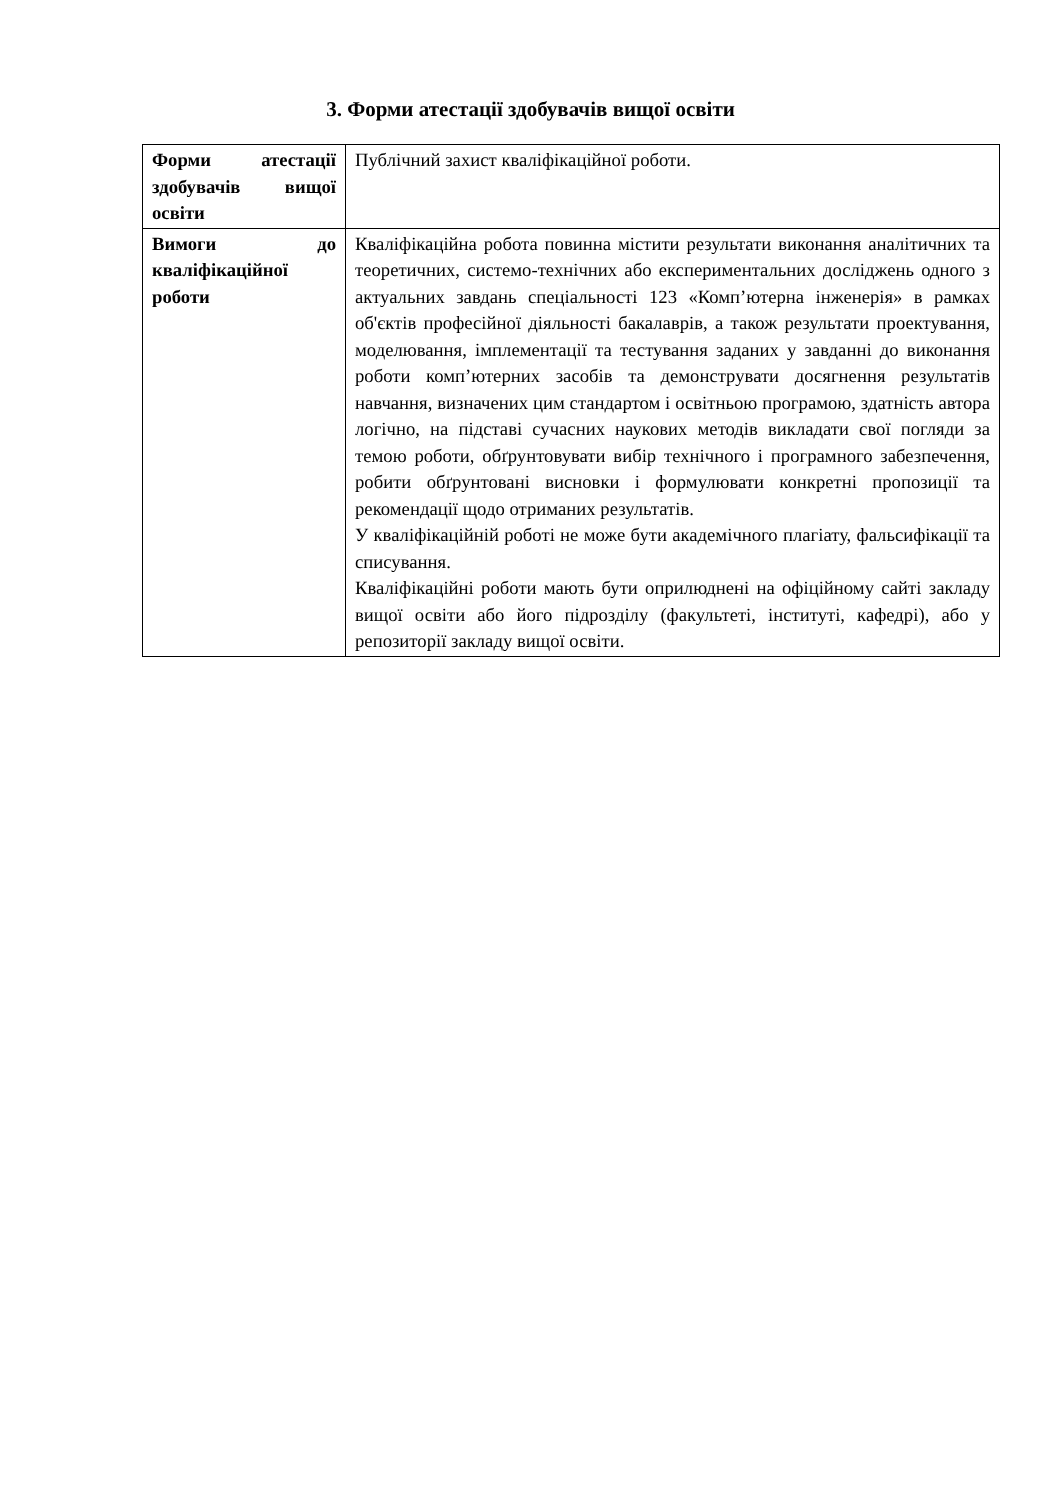3. Форми атестації здобувачів вищої освіти
| Форми атестації здобувачів вищої освіти | Публічний захист кваліфікаційної роботи. |
| Вимоги до кваліфікаційної роботи | Кваліфікаційна робота повинна містити результати виконання аналітичних та теоретичних, системо-технічних або експериментальних досліджень одного з актуальних завдань спеціальності 123 «Комп’ютерна інженерія» в рамках об'єктів професійної діяльності бакалаврів, а також результати проектування, моделювання, імплементації та тестування заданих у завданні до виконання роботи комп’ютерних засобів та демонструвати досягнення результатів навчання, визначених цим стандартом і освітньою програмою, здатність автора логічно, на підставі сучасних наукових методів викладати свої погляди за темою роботи, обґрунтовувати вибір технічного і програмного забезпечення, робити обґрунтовані висновки і формулювати конкретні пропозиції та рекомендації щодо отриманих результатів. У кваліфікаційній роботі не може бути академічного плагіату, фальсифікації та списування. Кваліфікаційні роботи мають бути оприлюднені на офіційному сайті закладу вищої освіти або його підрозділу (факультеті, інституті, кафедрі), або у репозиторії закладу вищої освіти. |